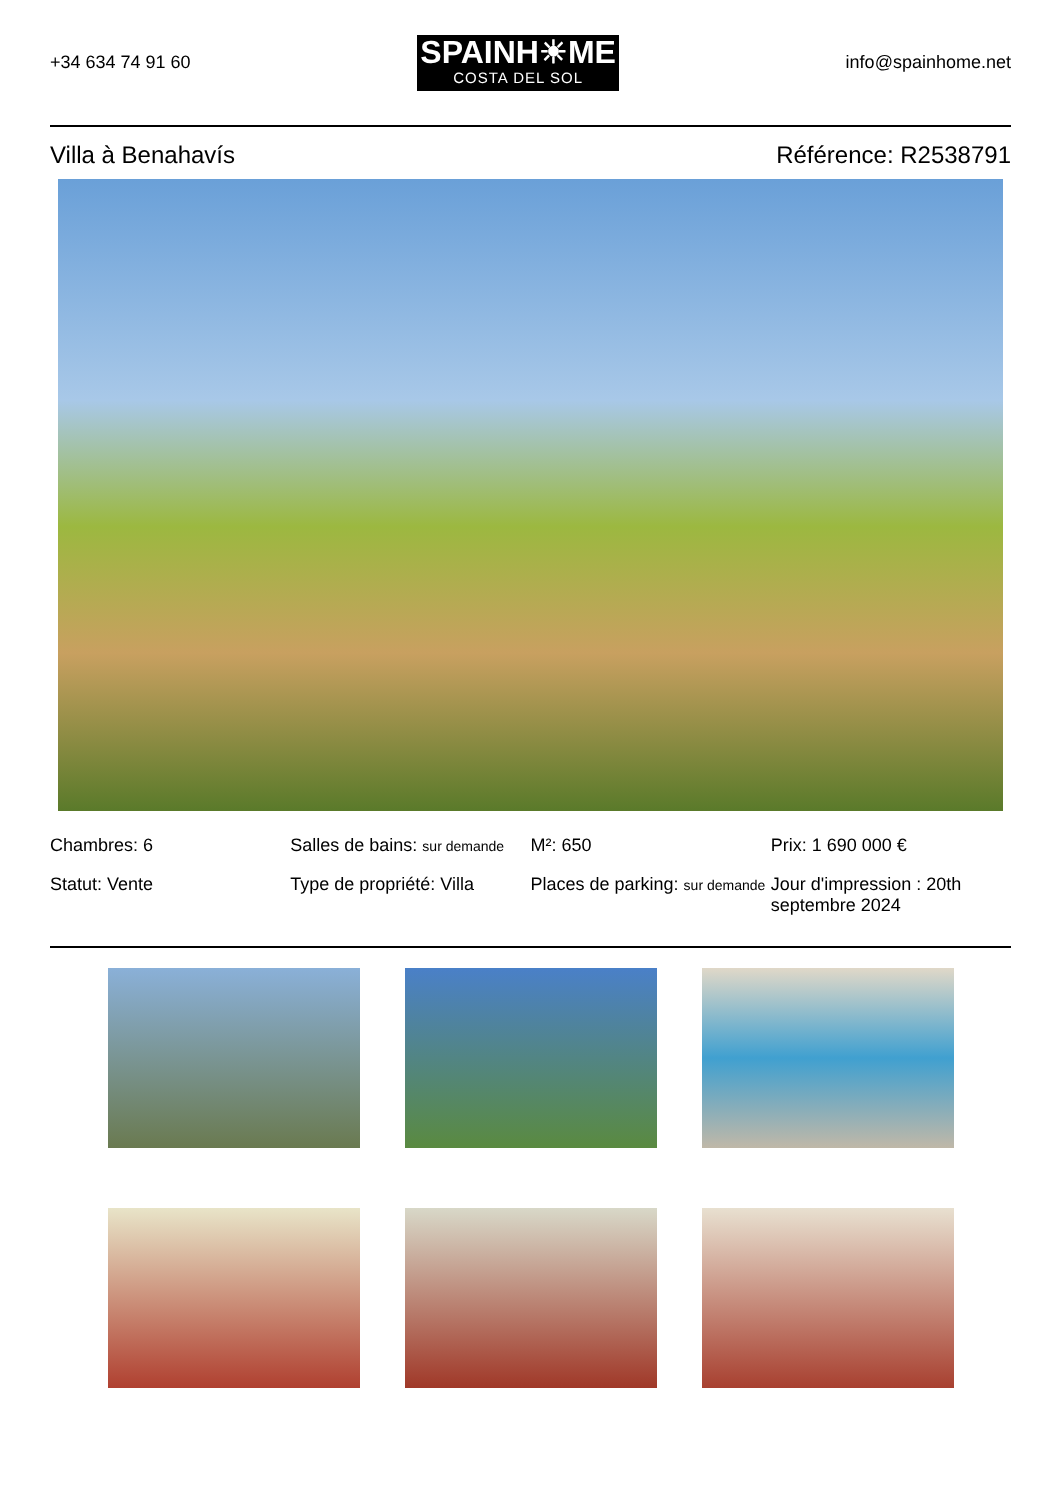+34 634 74 91 60
SPAINH☀ME
COSTA DEL SOL
info@spainhome.net
Villa à Benahavís Référence: R2538791
Chambres: 6
Salles de bains: sur demande
M²: 650
Prix: 1 690 000 €
Statut: Vente
Type de propriété: Villa
Places de parking: sur demande
Jour d'impression : 20th septembre 2024